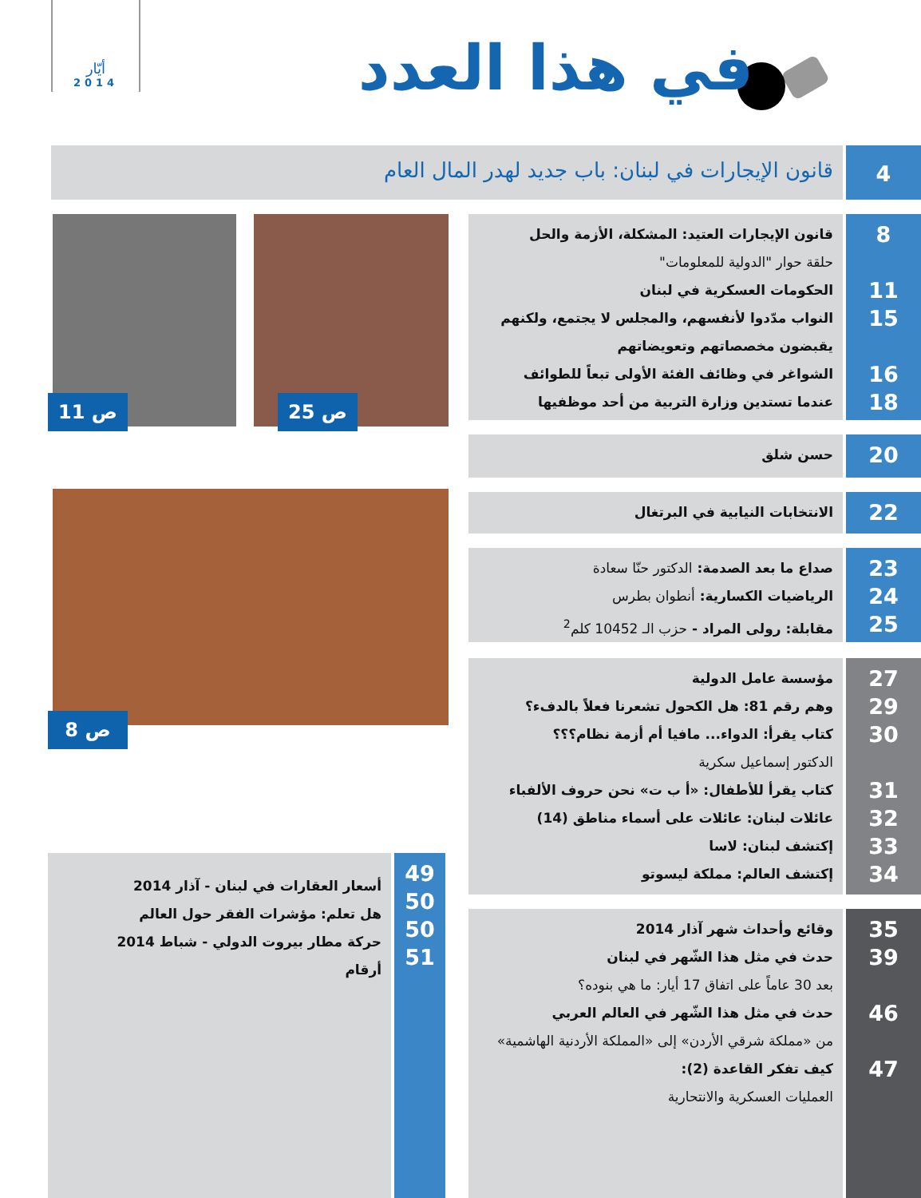أيّار
2014
في هذا العدد
4
قانون الإيجارات في لبنان: باب جديد لهدر المال العام
8
11
15
16
18
قانون الإيجارات العتيد: المشكلة، الأزمة والحل
حلقة حوار "الدولية للمعلومات"
الحكومات العسكرية في لبنان
النواب مدّدوا لأنفسهم، والمجلس لا يجتمع، ولكنهم
يقبضون مخصصاتهم وتعويضاتهم
الشواغر في وظائف الفئة الأولى تبعاً للطوائف
عندما تستدين وزارة التربية من أحد موظفيها
20
حسن شلق
22
الانتخابات النيابية في البرتغال
23
24
25
صداع ما بعد الصدمة: الدكتور حنّا سعادة
الرياضيات الكسارية: أنطوان بطرس
مقابلة: رولى المراد - حزب الـ 10452 كلم<sup>2</sup>
27
29
30
31
32
33
34
مؤسسة عامل الدولية
وهم رقم 81: هل الكحول تشعرنا فعلاً بالدفء؟
كتاب يقرأ: الدواء... مافيا أم أزمة نظام؟؟؟
الدكتور إسماعيل سكرية
كتاب يقرأ للأطفال: «أ ب ت» نحن حروف الألفباء
عائلات لبنان: عائلات على أسماء مناطق (14)
إكتشف لبنان: لاسا
إكتشف العالم: مملكة ليسوتو
35
39
46
47
وقائع وأحداث شهر آذار 2014
حدث في مثل هذا الشّهر في لبنان
بعد 30 عاماً على اتفاق 17 أيار: ما هي بنوده؟
حدث في مثل هذا الشّهر في العالم العربي
من «مملكة شرقي الأردن» إلى «المملكة الأردنية الهاشمية»
كيف تفكر القاعدة (2):
العمليات العسكرية والانتحارية
49
50
50
51
أسعار العقارات في لبنان - آذار 2014
هل تعلم: مؤشرات الفقر حول العالم
حركة مطار بيروت الدولي - شباط 2014
أرقام
ص 11 ص 25
ص 8